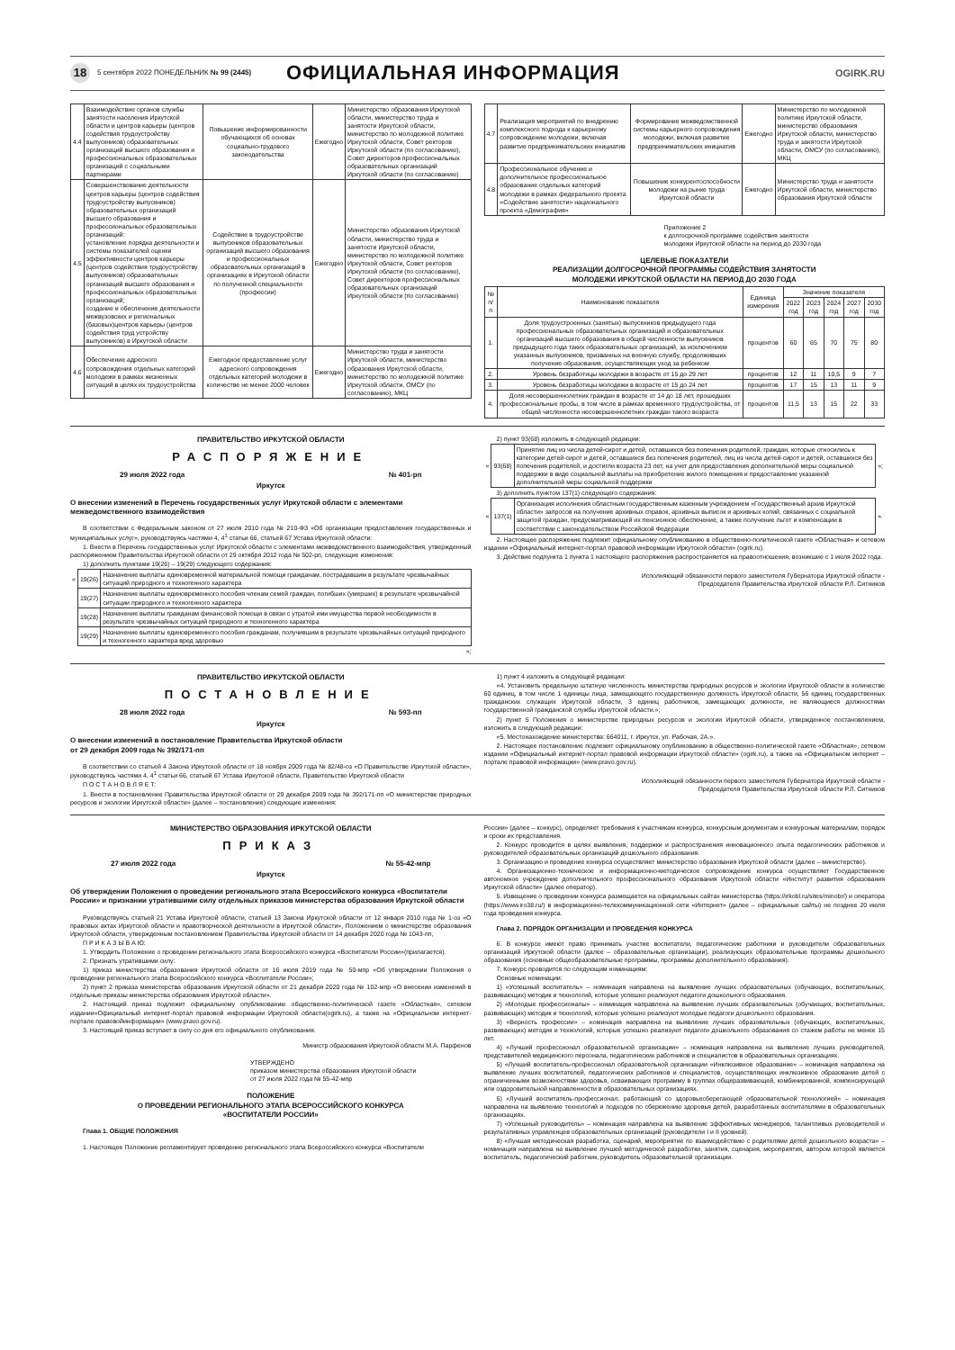18
5 сентября 2022 ПОНЕДЕЛЬНИК № 99 (2445)
ОФИЦИАЛЬНАЯ ИНФОРМАЦИЯ
OGIRK.RU
| 4.4 | Взаимодействие органов службы занятости населения Иркутской области и центров карьеры (центров содействия трудоустройству выпускников) образовательных организаций высшего образования и профессиональных образовательных организаций с социальными партнерами | Повышение информированности обучающихся об основах социально-трудового законодательства | Ежегодно | Министерство образования Иркутской области, министерство труда и занятости Иркутской области, министерство по молодежной политике Иркутской области, Совет ректоров Иркутской области (по согласованию), Совет директоров профессиональных образовательных организаций Иркутской области (по согласованию) |
| 4.5 | Совершенствование деятельности центров карьеры (центров содействия трудоустройству выпускников) образовательных организаций высшего образования и профессиональных образовательных организаций: установление порядка деятельности и системы показателей оценки эффективности центров карьеры (центров содействия трудоустройству выпускников) образовательных организаций высшего образования и профессиональных образовательных организаций; создание и обеспечение деятельности межвузовских и региональных (базовых)центров карьеры (центров содействия труд устройству выпускников) в Иркутской области | Содействие в трудоустройстве выпускников образовательных организаций высшего образования и профессиональных образовательных организаций в организациях в Иркутской области по полученной специальности (профессии) | Ежегодно | Министерство образования Иркутской области, министерство труда и занятости Иркутской области, министерство по молодежной политике Иркутской области, Совет ректоров Иркутской области (по согласованию), Совет директоров профессиональных образовательных организаций Иркутской области (по согласованию) |
| 4.6 | Обеспечение адресного сопровождения отдельных категорий молодежи в рамках жизненных ситуаций в целях их трудоустройства | Ежегодное предоставление услуг адресного сопровождения отдельных категорий молодежи в количестве не менее 2000 человек | Ежегодно | Министерство труда и занятости Иркутской области, министерство образования Иркутской области, министерство по молодежной политике Иркутской области, ОМСУ (по согласованию), МКЦ |
| 4.7 | Реализация мероприятий по внедрению комплексного подхода к карьерному сопровождению молодежи, включая развитие предпринимательских инициатив | Формирование межведомственной системы карьерного сопровождения молодежи, включая развитие предпринимательских инициатив | Ежегодно | Министерство по молодежной политике Иркутской области, министерство образования Иркутской области, министерство труда и занятости Иркутской области, ОМСУ (по согласованию), МКЦ |
| 4.8 | Профессиональное обучение и дополнительное профессиональное образование отдельных категорий молодежи в рамках федерального проекта «Содействие занятости» национального проекта «Демография» | Повышение конкурентоспособности молодежи на рынке труда Иркутской области | Ежегодно | Министерство труда и занятости Иркутской области, министерство образования Иркутской области |
Приложение 2
к долгосрочной программе содействия занятости
молодежи Иркутской области на период до 2030 года
ЦЕЛЕВЫЕ ПОКАЗАТЕЛИ
РЕАЛИЗАЦИИ ДОЛГОСРОЧНОЙ ПРОГРАММЫ СОДЕЙСТВИЯ ЗАНЯТОСТИ
МОЛОДЕЖИ ИРКУТСКОЙ ОБЛАСТИ НА ПЕРИОД ДО 2030 ГОДА
| № п/п | Наименование показателя | Единица измерения | Значение показателя | | | | |
| --- | --- | --- | --- | --- | --- | --- | --- |
| | | | 2022 год | 2023 год | 2024 год | 2027 год | 2030 год |
| 1. | Доля трудоустроенных (занятых) выпускников предыдущего года профессиональных образовательных организаций и образовательных организаций высшего образования в общей численности выпускников предыдущего года таких образовательных организаций, за исключением указанных выпускников, призванных на военную службу, продолживших получение образования, осуществляющих уход за ребенком | процентов | 60 | 65 | 70 | 75 | 80 |
| 2. | Уровень безработицы молодежи в возрасте от 15 до 29 лет | процентов | 12 | 11 | 10,5 | 9 | 7 |
| 3. | Уровень безработицы молодежи в возрасте от 15 до 24 лет | процентов | 17 | 15 | 13 | 11 | 9 |
| 4. | Доля несовершеннолетних граждан в возрасте от 14 до 18 лет, прошедших профессиональные пробы, в том числе в рамках временного трудоустройства, от общей численности несовершеннолетних граждан такого возраста | процентов | 11,5 | 13 | 15 | 22 | 33 |
ПРАВИТЕЛЬСТВО ИРКУТСКОЙ ОБЛАСТИ
РАСПОРЯЖЕНИЕ
29 июля 2022 года № 401-рп
Иркутск
О внесении изменений в Перечень государственных услуг Иркутской области с элементами межведомственного взаимодействия
В соответствии с Федеральным законом от 27 июля 2010 года № 210-ФЗ «Об организации предоставления государственных и муниципальных услуг», руководствуясь частями 4, 4<sup>1</sup> статьи 66, статьей 67 Устава Иркутской области:
1. Внести в Перечень государственных услуг Иркутской области с элементами межведомственного взаимодействия, утвержденный распоряжением Правительства Иркутской области от 29 октября 2012 года № 502-рп, следующие изменения:
1) дополнить пунктами 19(26) – 19(29) следующего содержания:
| « | 19(26) | Назначение выплаты единовременной материальной помощи гражданам, пострадавшим в результате чрезвычайных ситуаций природного и техногенного характера |
| | 19(27) | Назначение выплаты единовременного пособия членам семей граждан, погибших (умерших) в результате чрезвычайной ситуации природного и техногенного характера |
| | 19(28) | Назначение выплаты гражданам финансовой помощи в связи с утратой ими имущества первой необходимости в результате чрезвычайных ситуаций природного и техногенного характера |
| | 19(29) | Назначение выплаты единовременного пособия гражданам, получившим в результате чрезвычайных ситуаций природного и техногенного характера вред здоровью |
»;
2) пункт 93(68) изложить в следующей редакции:
| « | 93(68) | Принятие лиц из числа детей-сирот и детей, оставшихся без попечения родителей, граждан, которые относились к категории детей-сирот и детей, оставшихся без попечения родителей, лиц из числа детей-сирот и детей, оставшихся без попечения родителей, и достигли возраста 23 лет, на учет для предоставления дополнительной меры социальной поддержки в виде социальной выплаты на приобретение жилого помещения и предоставление указанной дополнительной меры социальной поддержки | »; |
3) дополнить пунктом 137(1) следующего содержания:
| « | 137(1) | Организация исполнения областным государственным казенным учреждением «Государственный архив Иркутской области» запросов на получение архивных справок, архивных выписок и архивных копий, связанных с социальной защитой граждан, предусматривающей их пенсионное обеспечение, а также получение льгот и компенсации в соответствии с законодательством Российской Федерации | ». |
2. Настоящее распоряжение подлежит официальному опубликованию в общественно-политической газете «Областная» и сетевом издании «Официальный интернет-портал правовой информации Иркутской области» (ogirk.ru).
3. Действие подпункта 1 пункта 1 настоящего распоряжения распространяется на правоотношения, возникшие с 1 июля 2022 года.
Исполняющий обязанности первого заместителя Губернатора Иркутской области -
Председателя Правительства Иркутской области Р.Л. Ситников
ПРАВИТЕЛЬСТВО ИРКУТСКОЙ ОБЛАСТИ
ПОСТАНОВЛЕНИЕ
28 июля 2022 года № 593-пп
Иркутск
О внесении изменений в постановление Правительства Иркутской области
от 29 декабря 2009 года № 392/171-пп
В соответствии со статьей 4 Закона Иркутской области от 18 ноября 2009 года № 82/48-оз «О Правительстве Иркутской области», руководствуясь частями 4, 4<sup>1</sup> статьи 66, статьей 67 Устава Иркутской области, Правительство Иркутской области
П О С Т А Н О В Л Я Е Т:
1. Внести в постановление Правительства Иркутской области от 29 декабря 2009 года № 392/171-пп «О министерстве природных ресурсов и экологии Иркутской области» (далее – постановление) следующие изменения:
1) пункт 4 изложить в следующей редакции:
«4. Установить предельную штатную численность министерства природных ресурсов и экологии Иркутской области в количестве 60 единиц, в том числе 1 единицы лица, замещающего государственную должность Иркутской области, 56 единиц государственных гражданских служащих Иркутской области, 3 единиц работников, замещающих должности, не являющиеся должностями государственной гражданской службы Иркутской области.»;
2) пункт 5 Положения о министерстве природных ресурсов и экологии Иркутской области, утвержденное постановлением, изложить в следующей редакции:
«5. Местонахождение министерства: 664011, г. Иркутск, ул. Рабочая, 2А.».
2. Настоящее постановление подлежит официальному опубликованию в общественно-политической газете «Областная», сетевом издании «Официальный интернет-портал правовой информации Иркутской области» (ogirk.ru), а также на «Официальном интернет – портале правовой информации» (www.pravo.gov.ru).
Исполняющий обязанности первого заместителя Губернатора Иркутской области -
Председателя Правительства Иркутской области Р.Л. Ситников
МИНИСТЕРСТВО ОБРАЗОВАНИЯ ИРКУТСКОЙ ОБЛАСТИ
ПРИКАЗ
27 июля 2022 года № 55-42-мпр
Иркутск
Об утверждении Положения о проведении регионального этапа Всероссийского конкурса «Воспитатели России» и признании утратившими силу отдельных приказов министерства образования Иркутской области
Руководствуясь статьей 21 Устава Иркутской области, статьей 13 Закона Иркутской области от 12 января 2010 года № 1-оз «О правовых актах Иркутской области и правотворческой деятельности в Иркутской области», Положением о министерстве образования Иркутской области, утвержденным постановлением Правительства Иркутской области от 14 декабря 2020 года № 1043-пп,
П Р И К А З Ы В А Ю:
1. Утвердить Положение о проведении регионального этапа Всероссийского конкурса «Воспитатели России»(прилагается).
2. Признать утратившими силу:
1) приказ министерства образования Иркутской области от 16 июля 2019 года № 50-мпр «Об утверждении Положения о проведении регионального этапа Всероссийского конкурса «Воспитатели России»;
2) пункт 2 приказа министерства образования Иркутской области от 21 декабря 2020 года № 102-мпр «О внесении изменений в отдельные приказы министерства образования Иркутской области».
2. Настоящий приказ подлежит официальному опубликованию общественно-политической газете «Областная», сетевом издании«Официальный интернет-портал правовой информации Иркутской области(ogirk.ru), а также на «Официальном интернет-портале правовойинформации» (www.pravo.gov.ru).
3. Настоящий приказ вступает в силу со дня его официального опубликования.
Министр образования Иркутской области М.А. Парфенов
УТВЕРЖДЕНО
приказом министерства образования Иркутской области
от 27 июля 2022 года № 55-42-мпр
ПОЛОЖЕНИЕ
О ПРОВЕДЕНИИ РЕГИОНАЛЬНОГО ЭТАПА ВСЕРОССИЙСКОГО КОНКУРСА
«ВОСПИТАТЕЛИ РОССИИ»
Глава 1. ОБЩИЕ ПОЛОЖЕНИЯ
1. Настоящее Положение регламентирует проведение регионального этапа Всероссийского конкурса «Воспитатели
России» (далее – конкурс), определяет требования к участникам конкурса, конкурсным документам и конкурсным материалам, порядок и сроки их представления.
2. Конкурс проводится в целях выявления, поддержки и распространения инновационного опыта педагогических работников и руководителей образовательных организаций дошкольного образования.
3. Организацию и проведение конкурса осуществляет министерство образования Иркутской области (далее – министерство).
4. Организационно-техническое и информационно-методическое сопровождение конкурса осуществляет Государственное автономное учреждение дополнительного профессионального образования Иркутской области «Институт развития образования Иркутской области» (далее оператор).
5. Извещение о проведении конкурса размещается на официальных сайтах министерства (https://irkobl.ru/sites/minobr/) и оператора (https://www.iro38.ru/) в информационно-телекоммуникационной сети «Интернет» (далее – официальные сайты) не позднее 20 июля года проведения конкурса.
Глава 2. ПОРЯДОК ОРГАНИЗАЦИИ И ПРОВЕДЕНИЯ КОНКУРСА
6. В конкурсе имеют право принимать участие воспитатели, педагогические работники и руководители образовательных организаций Иркутской области (далее – образовательные организации), реализующих образовательные программы дошкольного образования (основные общеобразовательные программы, программы дополнительного образования).
7. Конкурс проводится по следующим номинациям:
Основные номинации:
1) «Успешный воспитатель» – номинация направлена на выявление лучших образовательных (обучающих, воспитательных, развивающих) методик и технологий, которые успешно реализуют педагоги дошкольного образования.
2) «Молодые профессионалы» – номинация направлена на выявление лучших образовательных (обучающих, воспитательных, развивающих) методик и технологий, которые успешно реализуют молодые педагоги дошкольного образования.
3) «Верность профессии» – номинация направлена на выявление лучших образовательных (обучающих, воспитательных, развивающих) методик и технологий, которые успешно реализуют педагоги дошкольного образования со стажем работы не менее 15 лет.
4) «Лучший профессионал образовательной организации» – номинация направлена на выявление лучших руководителей, представителей медицинского персонала, педагогических работников и специалистов в образовательных организациях.
5) «Лучший воспитатель-профессионал образовательной организации «Инклюзивное образование» – номинация направлена на выявление лучших воспитателей, педагогических работников и специалистов, осуществляющих инклюзивное образование детей с ограниченными возможностями здоровья, осваивающих программу в группах общеразвивающей, комбинированной, компенсирующей или оздоровительной направленности в образовательных организациях.
6) «Лучший воспитатель-профессионал, работающий со здоровьесберегающей образовательной технологией» – номинация направлена на выявление технологий и подходов по сбережению здоровья детей, разработанных воспитателями в образовательных организациях.
7) «Успешный руководитель» – номинация направлена на выявление эффективных менеджеров, талантливых руководителей и результативных управленцев образовательных организаций (руководители I и II уровней).
8) «Лучшая методическая разработка, сценарий, мероприятие по взаимодействию с родителями детей дошкольного возраста» – номинация направлена на выявление лучшей методической разработки, занятия, сценария, мероприятия, автором которой является воспитатель, педагогический работник, руководитель образовательной организации.